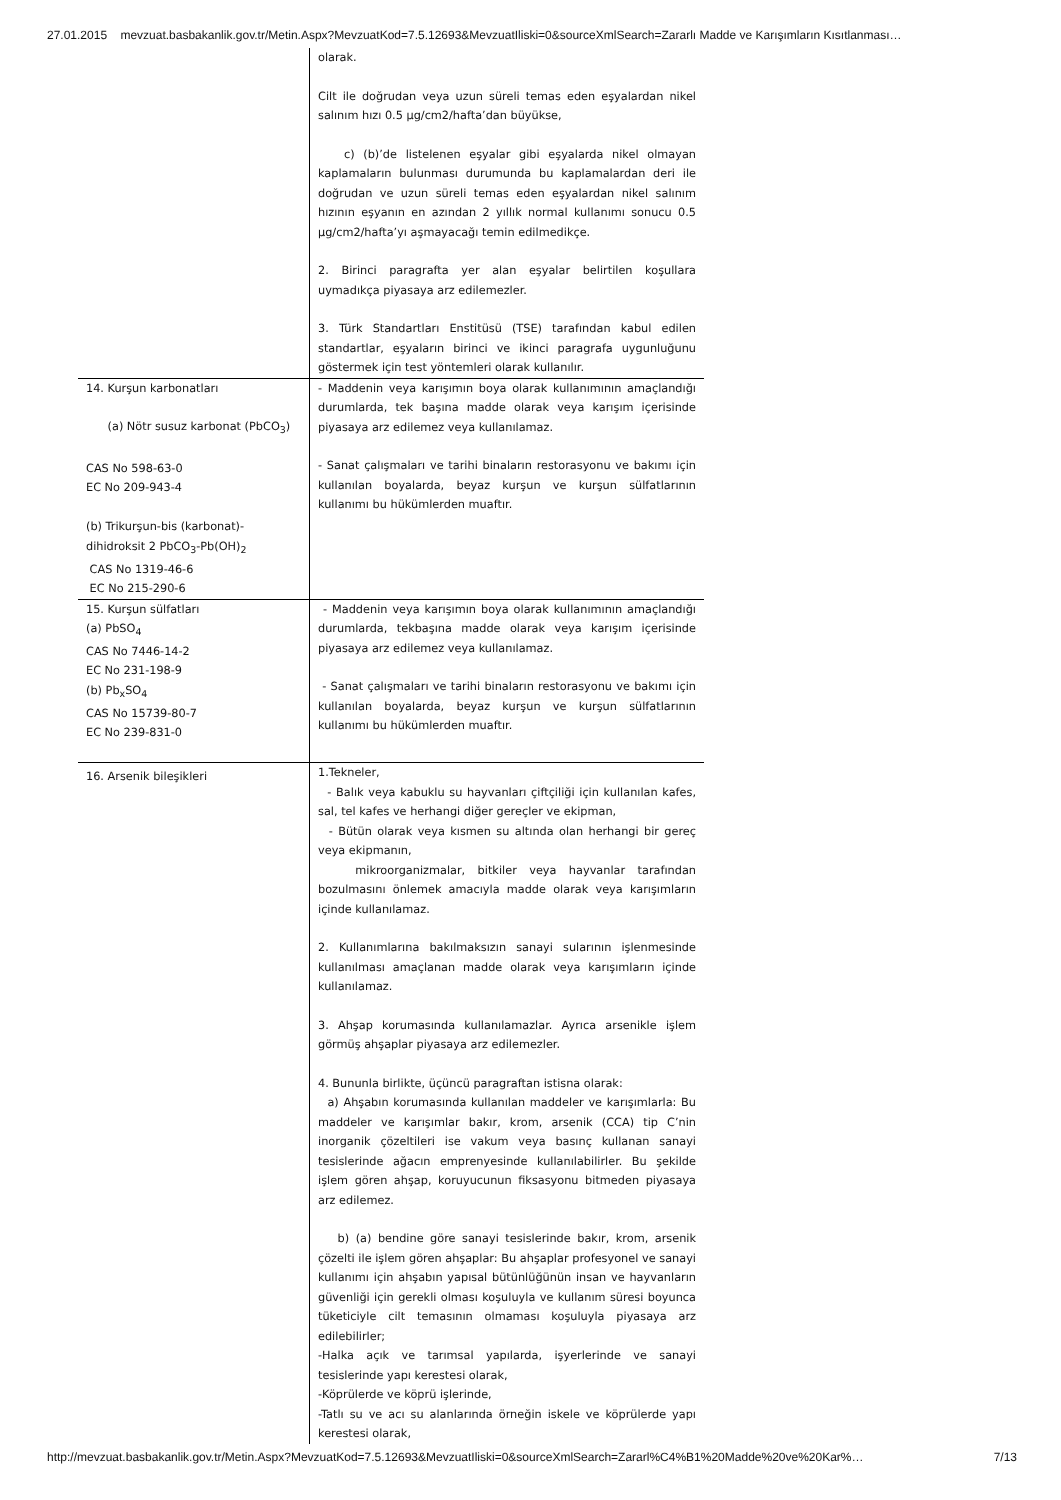27.01.2015 mevzuat.basbakanlik.gov.tr/Metin.Aspx?MevzuatKod=7.5.12693&MevzuatIliski=0&sourceXmlSearch=Zararlı Madde ve Karışımların Kısıtlanması…
| | olarak. Cilt ile doğrudan veya uzun süreli temas eden eşyalardan nikel salınım hızı 0.5 µg/cm2/hafta’dan büyükse, c) (b)’de listelenen eşyalar gibi eşyalarda nikel olmayan kaplamaların bulunması durumunda bu kaplamalardan deri ile doğrudan ve uzun süreli temas eden eşyalardan nikel salınım hızının eşyanın en azından 2 yıllık normal kullanımı sonucu 0.5 µg/cm2/hafta’yı aşmayacağı temin edilmedikçe. 2. Birinci paragrafta yer alan eşyalar belirtilen koşullara uymadıkça piyasaya arz edilemezler. 3. Türk Standartları Enstitüsü (TSE) tarafından kabul edilen standartlar, eşyaların birinci ve ikinci paragrafa uygunluğunu göstermek için test yöntemleri olarak kullanılır. |
| 14. Kurşun karbonatları (a) Nötr susuz karbonat (PbCO<sub>3</sub>) CAS No 598-63-0 EC No 209-943-4 (b) Trikurşun-bis (karbonat)-dihidroksit 2 PbCO<sub>3</sub>-Pb(OH)<sub>2</sub> CAS No 1319-46-6 EC No 215-290-6 | - Maddenin veya karışımın boya olarak kullanımının amaçlandığı durumlarda, tek başına madde olarak veya karışım içerisinde piyasaya arz edilemez veya kullanılamaz. - Sanat çalışmaları ve tarihi binaların restorasyonu ve bakımı için kullanılan boyalarda, beyaz kurşun ve kurşun sülfatlarının kullanımı bu hükümlerden muaftır. |
| 15. Kurşun sülfatları (a) PbSO<sub>4</sub> CAS No 7446-14-2 EC No 231-198-9 (b) Pb<sub>x</sub>SO<sub>4</sub> CAS No 15739-80-7 EC No 239-831-0 | - Maddenin veya karışımın boya olarak kullanımının amaçlandığı durumlarda, tekbaşına madde olarak veya karışım içerisinde piyasaya arz edilemez veya kullanılamaz. - Sanat çalışmaları ve tarihi binaların restorasyonu ve bakımı için kullanılan boyalarda, beyaz kurşun ve kurşun sülfatlarının kullanımı bu hükümlerden muaftır. |
| 16. Arsenik bileşikleri | 1.Tekneler, - Balık veya kabuklu su hayvanları çiftçiliği için kullanılan kafes, sal, tel kafes ve herhangi diğer gereçler ve ekipman, - Bütün olarak veya kısmen su altında olan herhangi bir gereç veya ekipmanın, mikroorganizmalar, bitkiler veya hayvanlar tarafından bozulmasını önlemek amacıyla madde olarak veya karışımların içinde kullanılamaz. 2. Kullanımlarına bakılmaksızın sanayi sularının işlenmesinde kullanılması amaçlanan madde olarak veya karışımların içinde kullanılamaz. 3. Ahşap korumasında kullanılamazlar. Ayrıca arsenikle işlem görmüş ahşaplar piyasaya arz edilemezler. 4. Bununla birlikte, üçüncü paragraftan istisna olarak: a) Ahşabın korumasında kullanılan maddeler ve karışımlarla: Bu maddeler ve karışımlar bakır, krom, arsenik (CCA) tip C’nin inorganik çözeltileri ise vakum veya basınç kullanan sanayi tesislerinde ağacın emprenyesinde kullanılabilirler. Bu şekilde işlem gören ahşap, koruyucunun fiksasyonu bitmeden piyasaya arz edilemez. b) (a) bendine göre sanayi tesislerinde bakır, krom, arsenik çözelti ile işlem gören ahşaplar: Bu ahşaplar profesyonel ve sanayi kullanımı için ahşabın yapısal bütünlüğünün insan ve hayvanların güvenliği için gerekli olması koşuluyla ve kullanım süresi boyunca tüketiciyle cilt temasının olmaması koşuluyla piyasaya arz edilebilirler; -Halka açık ve tarımsal yapılarda, işyerlerinde ve sanayi tesislerinde yapı kerestesi olarak, -Köprülerde ve köprü işlerinde, -Tatlı su ve acı su alanlarında örneğin iskele ve köprülerde yapı kerestesi olarak, |
http://mevzuat.basbakanlik.gov.tr/Metin.Aspx?MevzuatKod=7.5.12693&MevzuatIliski=0&sourceXmlSearch=Zararl%C4%B1%20Madde%20ve%20Kar%… 7/13